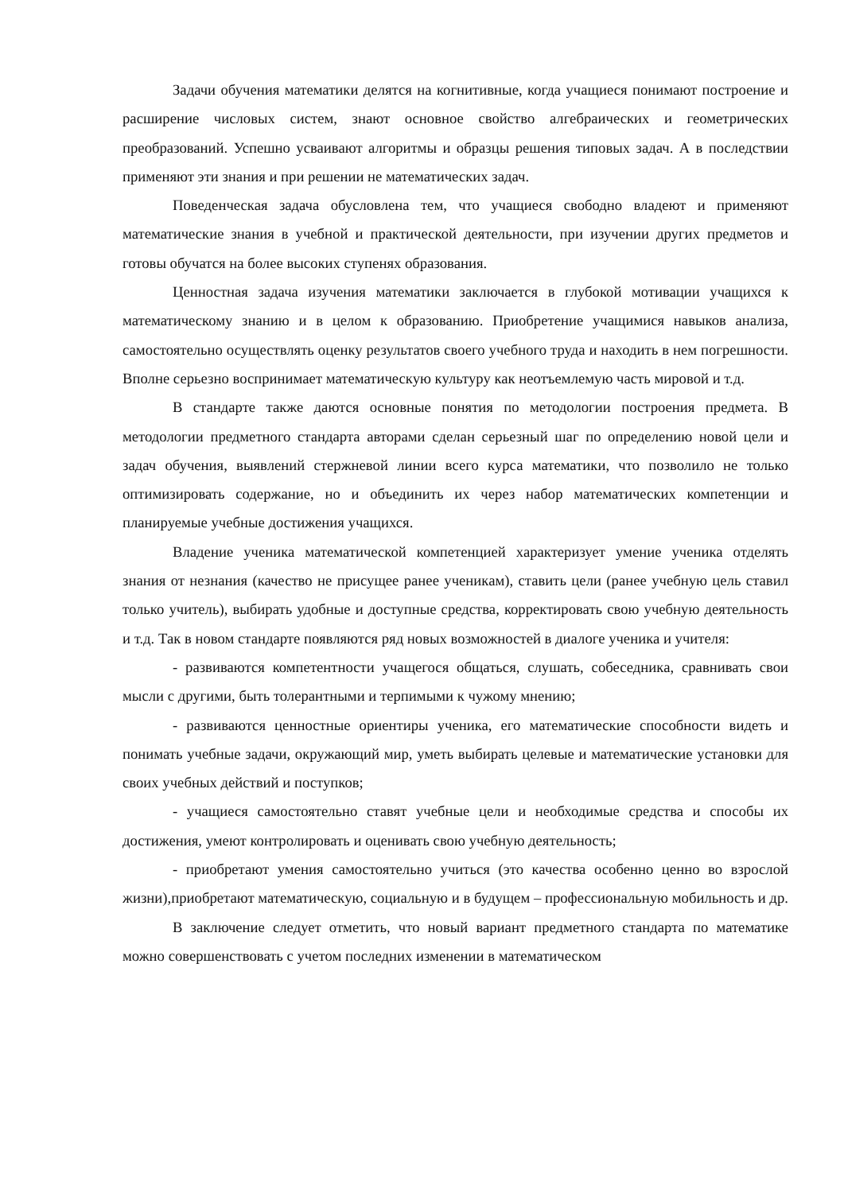Задачи обучения математики делятся на когнитивные, когда учащиеся понимают построение и расширение числовых систем, знают основное свойство алгебраических и геометрических преобразований. Успешно усваивают алгоритмы и образцы решения типовых задач. А в последствии применяют эти знания и при решении не математических задач.
Поведенческая задача обусловлена тем, что учащиеся свободно владеют и применяют математические знания в учебной и практической деятельности, при изучении других предметов и готовы обучатся на более высоких ступенях образования.
Ценностная задача изучения математики заключается в глубокой мотивации учащихся к математическому знанию и в целом к образованию. Приобретение учащимися навыков анализа, самостоятельно осуществлять оценку результатов своего учебного труда и находить в нем погрешности. Вполне серьезно воспринимает математическую культуру как неотъемлемую часть мировой и т.д.
В стандарте также даются основные понятия по методологии построения предмета. В методологии предметного стандарта авторами сделан серьезный шаг по определению новой цели и задач обучения, выявлений стержневой линии всего курса математики, что позволило не только оптимизировать содержание, но и объединить их через набор математических компетенции и планируемые учебные достижения учащихся.
Владение ученика математической компетенцией характеризует умение ученика отделять знания от незнания (качество не присущее ранее ученикам), ставить цели (ранее учебную цель ставил только учитель), выбирать удобные и доступные средства, корректировать свою учебную деятельность и т.д. Так в новом стандарте появляются ряд новых возможностей в диалоге ученика и учителя:
- развиваются компетентности учащегося общаться, слушать, собеседника, сравнивать свои мысли с другими, быть толерантными и терпимыми к чужому мнению;
- развиваются ценностные ориентиры ученика, его математические способности видеть и понимать учебные задачи, окружающий мир, уметь выбирать целевые и математические установки для своих учебных действий и поступков;
- учащиеся самостоятельно ставят учебные цели и необходимые средства и способы их достижения, умеют контролировать и оценивать свою учебную деятельность;
- приобретают умения самостоятельно учиться (это качества особенно ценно во взрослой жизни),приобретают математическую, социальную и в будущем – профессиональную мобильность и др.
В заключение следует отметить, что новый вариант предметного стандарта по математике можно совершенствовать с учетом последних изменении в математическом